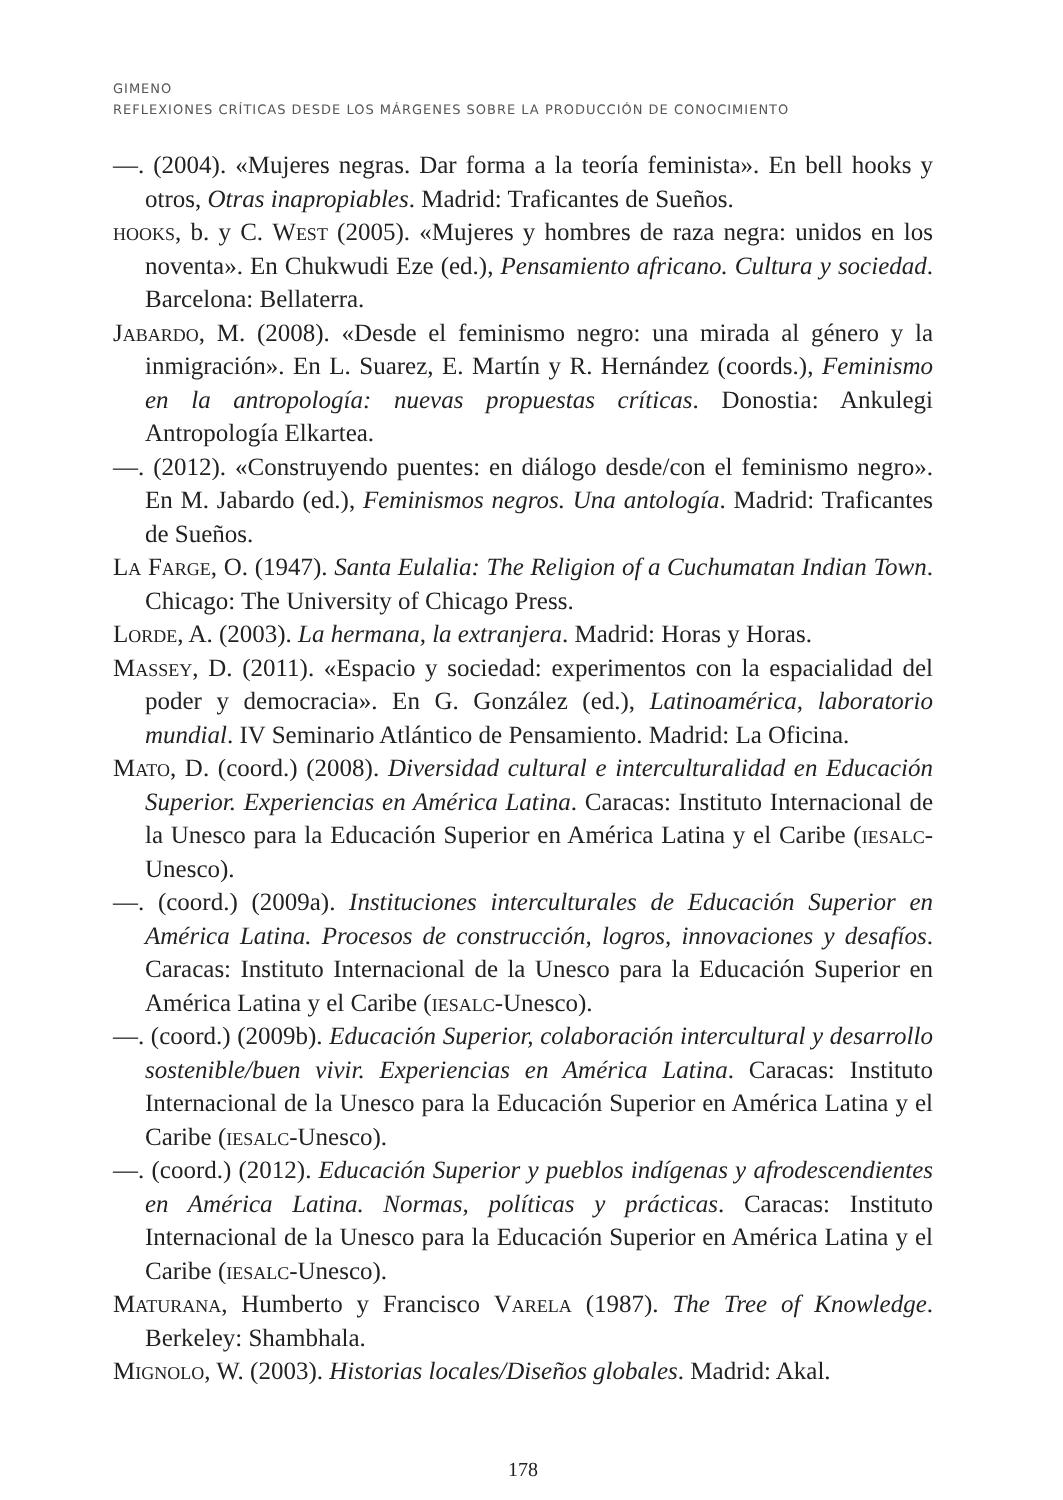GIMENO
REFLEXIONES CRÍTICAS DESDE LOS MÁRGENES SOBRE LA PRODUCCIÓN DE CONOCIMIENTO
—. (2004). «Mujeres negras. Dar forma a la teoría feminista». En bell hooks y otros, Otras inapropiables. Madrid: Traficantes de Sueños.
hooks, b. y C. West (2005). «Mujeres y hombres de raza negra: unidos en los noventa». En Chukwudi Eze (ed.), Pensamiento africano. Cultura y sociedad. Barcelona: Bellaterra.
Jabardo, M. (2008). «Desde el feminismo negro: una mirada al género y la inmigración». En L. Suarez, E. Martín y R. Hernández (coords.), Feminismo en la antropología: nuevas propuestas críticas. Donostia: Ankulegi Antropología Elkartea.
—. (2012). «Construyendo puentes: en diálogo desde/con el feminismo negro». En M. Jabardo (ed.), Feminismos negros. Una antología. Madrid: Traficantes de Sueños.
La Farge, O. (1947). Santa Eulalia: The Religion of a Cuchumatan Indian Town. Chicago: The University of Chicago Press.
Lorde, A. (2003). La hermana, la extranjera. Madrid: Horas y Horas.
Massey, D. (2011). «Espacio y sociedad: experimentos con la espacialidad del poder y democracia». En G. González (ed.), Latinoamérica, laboratorio mundial. IV Seminario Atlántico de Pensamiento. Madrid: La Oficina.
Mato, D. (coord.) (2008). Diversidad cultural e interculturalidad en Educación Superior. Experiencias en América Latina. Caracas: Instituto Internacional de la Unesco para la Educación Superior en América Latina y el Caribe (iesalc-Unesco).
—. (coord.) (2009a). Instituciones interculturales de Educación Superior en América Latina. Procesos de construcción, logros, innovaciones y desafíos. Caracas: Instituto Internacional de la Unesco para la Educación Superior en América Latina y el Caribe (iesalc-Unesco).
—. (coord.) (2009b). Educación Superior, colaboración intercultural y desarrollo sostenible/buen vivir. Experiencias en América Latina. Caracas: Instituto Internacional de la Unesco para la Educación Superior en América Latina y el Caribe (iesalc-Unesco).
—. (coord.) (2012). Educación Superior y pueblos indígenas y afrodescendientes en América Latina. Normas, políticas y prácticas. Caracas: Instituto Internacional de la Unesco para la Educación Superior en América Latina y el Caribe (iesalc-Unesco).
Maturana, Humberto y Francisco Varela (1987). The Tree of Knowledge. Berkeley: Shambhala.
Mignolo, W. (2003). Historias locales/Diseños globales. Madrid: Akal.
178